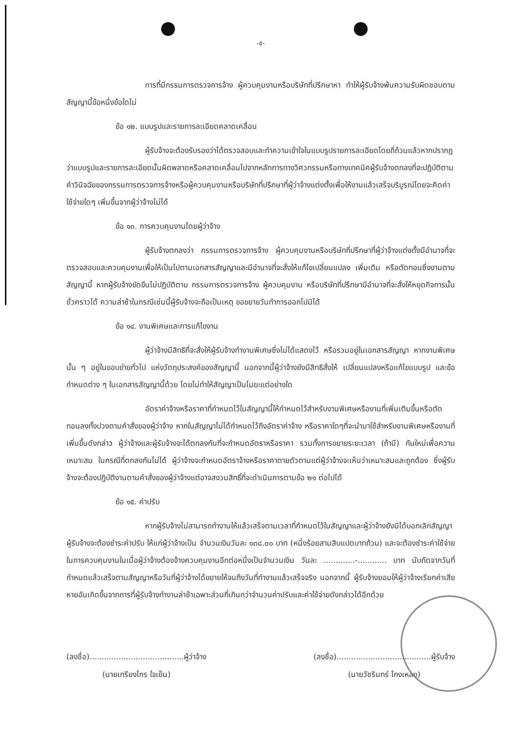-๕-
การที่มีกรรมการตรวจการจ้าง ผู้ควบคุมงานหรือบริษัทที่ปรึกษาหา ทำให้ผู้รับจ้างพ้นความรับผิดชอบตามสัญญานี้ข้อหนึ่งข้อใดไม่
ข้อ ๑๒. แบบรูปและรายการละเอียดคลาดเคลื่อน
ผู้รับจ้างจะต้องรับรองว่าได้ตรวจสอบและทำความเข้าใจในแบบรูปรายการละเอียดโดยถี่ถ้วนแล้วหากปรากฏว่าแบบรูปและรายการละเอียดนั้นผิดพลาดหรือคลาดเคลื่อนไปจากหลักการทางวิศวกรรมหรือทางเทคนิคผู้รับจ้างตกลงที่จะปฏิบัติตามคำวินิจฉัยของกรรมการตรวจการจ้างหรือผู้ควบคุมงานหรือบริษัทที่ปรึกษาที่ผู้ว่าจ้างแต่งตั้งเพื่อให้งานแล้วเสร็จบริบูรณ์โดยจะคิดค่าใช้จ่ายใดๆ เพิ่มขึ้นจากผู้ว่าจ้างไม่ได้
ข้อ ๑๓. การควบคุมงานโดยผู้ว่าจ้าง
ผู้รับจ้างตกลงว่า กรรมการตรวจการจ้าง ผู้ควบคุมงานหรือบริษัทที่ปรึกษาที่ผู้ว่าจ้างแต่งตั้งมีอำนาจที่จะตรวจสอบและควบคุมงานเพื่อให้เป็นไปตามเอกสารสัญญาและมีอำนาจที่จะสั่งให้แก้ไขเปลี่ยนแปลง เพิ่มเติม หรือตัดทอนซึ่งงานตามสัญญานี้ หากผู้รับจ้างขัดขืนไม่ปฏิบัติตาม กรรมการตรวจการจ้าง ผู้ควบคุมงาน หรือบริษัทที่ปรึกษามีอำนาจที่จะสั่งให้หยุดกิจการนั้นชั่วคราวได้ ความล่าช้าในกรณีเช่นนี้ผู้รับจ้างจะถือเป็นเหตุ ขอขยายวันทำการออกไปมิได้
ข้อ ๑๔. งานพิเศษและการแก้ไขงาน
ผู้ว่าจ้างมีสิทธิที่จะสั่งให้ผู้รับจ้างทำงานพิเศษซึ่งไม่ได้แสดงไว้ หรือรวมอยู่ในเอกสารสัญญา หากงานพิเศษนั้น ๆ อยู่ในขอบข่ายทั่วไป แห่งวัตถุประสงค์ของสัญญานี้ นอกจากนี้ผู้ว่าจ้างยังมีสิทธิสั่งให้ เปลี่ยนแปลงหรือแก้ไขแบบรูป และข้อกำหนดต่าง ๆ ในเอกสารสัญญานี้ด้วย โดยไม่ทำให้สัญญาเป็นโมฆะแต่อย่างใด
อัตราค่าจ้างหรือราคาที่กำหนดไว้ในสัญญานี้ให้กำหนดไว้สำหรับงานพิเศษหรืองานที่เพิ่มเติมขึ้นหรือตัดทอนลงทั้งปวงตามคำสั่งของผู้ว่าจ้าง หากในสัญญาไม่ได้กำหนดไว้ถึงอัตราค่าจ้าง หรือราคาใดๆที่จะนำมาใช้สำหรับงานพิเศษหรืองานที่เพิ่มขึ้นดังกล่าว ผู้ว่าจ้างและผู้รับจ้างจะได้ตกลงกันที่จะกำหนดอัตราหรือราคา รวมทั้งการขยายระยะเวลา (ถ้ามี) กันใหม่เพื่อความเหมาะสม ในกรณีที่ตกลงกันไม่ได้ ผู้ว่าจ้างจะกำหนดอัตราจ้างหรือราคาตายตัวตามแต่ผู้ว่าจ้างจะเห็นว่าเหมาะสมและถูกต้อง ซึ่งผู้รับจ้างจะต้องปฏิบัติงานตามคำสั่งของผู้ว่าจ้างแต่อาจสงวนสิทธิ์ที่จะดำเนินการตามข้อ ๒๑ ต่อไปได้
ข้อ ๑๕. ค่าปรับ
หากผู้รับจ้างไม่สามารถทำงานให้แล้วเสร็จตามเวลาที่กำหนดไว้ในสัญญาและผู้ว่าจ้างยังมิได้บอกเลิกสัญญา ผู้รับจ้างจะต้องชำระค่าปรับ ให้แก่ผู้ว่าจ้างเป็น จำนวนเงินวันละ ๑๓๘.๐๐ บาท (หนึ่งร้อยสามสิบแปดบาทถ้วน) และจะต้องชำระค่าใช้จ่ายในการควบคุมงานในเมื่อผู้ว่าจ้างต้องจ้างควบคุมงานอีกต่อหนึ่งเป็นจำนวนเงิน วันละ .............-............ บาท นับถัดจากวันที่กำหนดแล้วเสร็จตามสัญญาหรือวันที่ผู้ว่าจ้างได้ขยายให้จนถึงวันที่ทำงานแล้วเสร็จจริง นอกจากนี้ ผู้รับจ้างยอมให้ผู้ว่าจ้างเรียกค่าเสียหายอันเกิดขึ้นจากการที่ผู้รับจ้างทำงานล่าช้าเฉพาะส่วนที่เกินกว่าจำนวนค่าปรับและค่าใช้จ่ายดังกล่าวได้อีกด้วย
(ลงชื่อ).......................................ผู้ว่าจ้าง
(นายเกรียงไกร ใจเย็น)
(ลงชื่อ).......................................ผู้รับจ้าง
(นายวัชรินทร์ โกงเหลง)